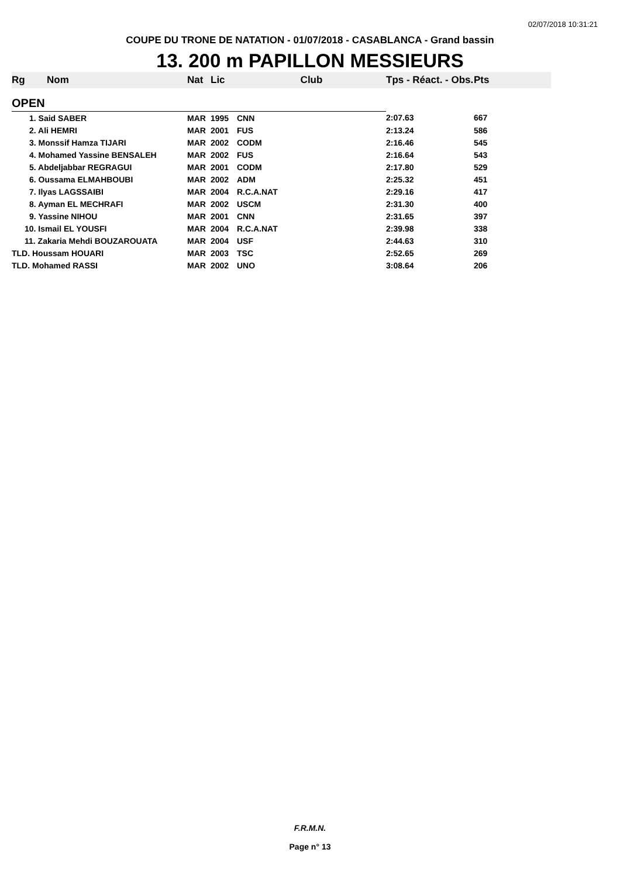02/07/2018 10:31:21
COUPE DU TRONE DE NATATION - 01/07/2018 - CASABLANCA - Grand bassin
13. 200 m PAPILLON MESSIEURS
| Rg | Nom | Nat | Lic | Club | Tps - Réact. - Obs. | Pts |
| --- | --- | --- | --- | --- | --- | --- |
| OPEN | | | | | | |
| 1. Said SABER | | MAR | 1995 | CNN | 2:07.63 | 667 |
| 2. Ali HEMRI | | MAR | 2001 | FUS | 2:13.24 | 586 |
| 3. Monssif Hamza TIJARI | | MAR | 2002 | CODM | 2:16.46 | 545 |
| 4. Mohamed Yassine BENSALEH | | MAR | 2002 | FUS | 2:16.64 | 543 |
| 5. Abdeljabbar REGRAGUI | | MAR | 2001 | CODM | 2:17.80 | 529 |
| 6. Oussama ELMAHBOUBI | | MAR | 2002 | ADM | 2:25.32 | 451 |
| 7. Ilyas LAGSSAIBI | | MAR | 2004 | R.C.A.NAT | 2:29.16 | 417 |
| 8. Ayman EL MECHRAFI | | MAR | 2002 | USCM | 2:31.30 | 400 |
| 9. Yassine NIHOU | | MAR | 2001 | CNN | 2:31.65 | 397 |
| 10. Ismail EL YOUSFI | | MAR | 2004 | R.C.A.NAT | 2:39.98 | 338 |
| 11. Zakaria Mehdi BOUZAROUATA | | MAR | 2004 | USF | 2:44.63 | 310 |
| TLD. Houssam HOUARI | | MAR | 2003 | TSC | 2:52.65 | 269 |
| TLD. Mohamed RASSI | | MAR | 2002 | UNO | 3:08.64 | 206 |
F.R.M.N.
Page n° 13